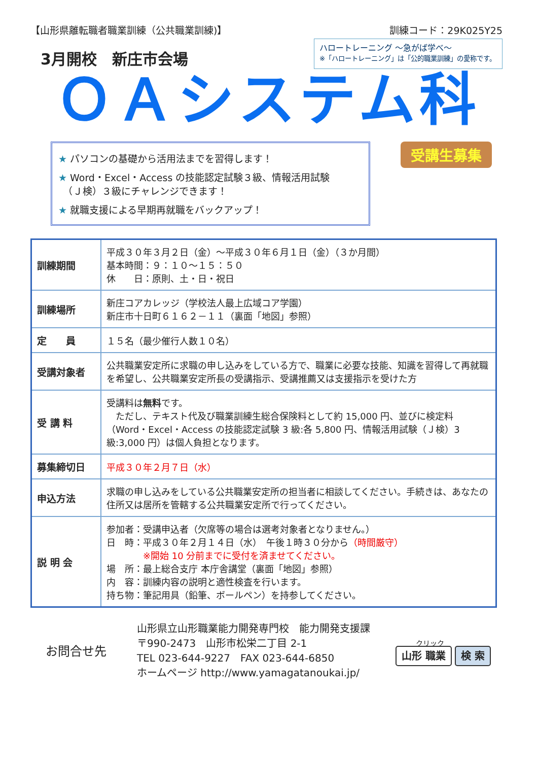【山形県離転職者職業訓練（公共職業訓練)】 訓練コード：29K025Y25
3月開校　新庄市会場
ハロートレーニング ～急がば学べ～
※「ハロートレーニング」は「公的職業訓練」の愛称です。
ＯＡシステム科
★ パソコンの基礎から活用法までを習得します！
★ Word・Excel・Access の技能認定試験３級、情報活用試験
　（Ｊ検）３級にチャレンジできます！
★ 就職支援による早期再就職をバックアップ！
受講生募集
| 訓練期間 | 平成３０年３月２日（金）～平成３０年６月１日（金）（３か月間） 基本時間：９：１０～１５：５０ 休 日：原則、土・日・祝日 |
| 訓練場所 | 新庄コアカレッジ（学校法人最上広域コア学園） 新庄市十日町６１６２－１１（裏面「地図」参照） |
| 定 員 | １５名（最少催行人数１０名） |
| 受講対象者 | 公共職業安定所に求職の申し込みをしている方で、職業に必要な技能、知識を習得して再就職を希望し、公共職業安定所長の受講指示、受講推薦又は支援指示を受けた方 |
| 受 講 料 | 受講料は 無料 です。 ただし、テキスト代及び職業訓練生総合保険料として約 15,000 円、並びに検定料（Word・Excel・Access の技能認定試験 3 級:各 5,800 円、情報活用試験（Ｊ検）3 級:3,000 円）は個人負担となります。 |
| 募集締切日 | 平成３０年２月７日（水） |
| 申込方法 | 求職の申し込みをしている公共職業安定所の担当者に相談してください。手続きは、あなたの住所又は居所を管轄する公共職業安定所で行ってください。 |
| 説 明 会 | 参加者：受講申込者（欠席等の場合は選考対象者となりません。） 日 時：平成３０年２月１４日（水） 午後１時３０分から （時間厳守） ※開始 10 分前までに受付を済ませてください。 場 所：最上総合支庁 本庁舎講堂（裏面「地図」参照） 内 容：訓練内容の説明と適性検査を行います。 持ち物：筆記用具（鉛筆、ボールペン）を持参してください。 |
お問合せ先
山形県立山形職業能力開発専門校　能力開発支援課
〒990-2473　山形市松栄二丁目 2-1
TEL 023-644-9227　FAX 023-644-6850
ホームページ http://www.yamagatanoukai.jp/
クリック
山形 職業 検 索